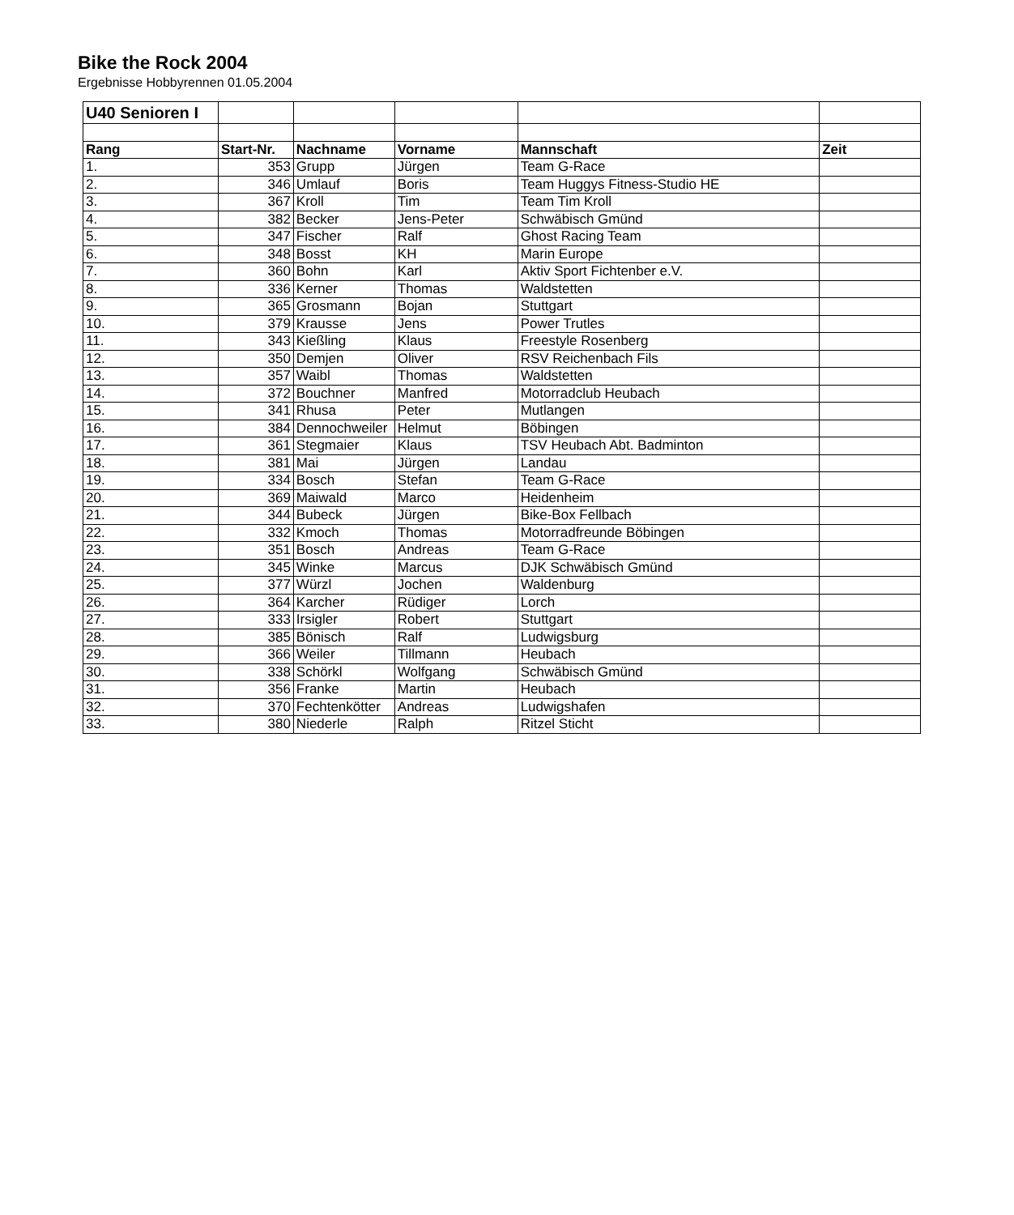Bike the Rock 2004
Ergebnisse Hobbyrennen 01.05.2004
| U40 Senioren I | | | | | |
| Rang | Start-Nr. | Nachname | Vorname | Mannschaft | Zeit |
| 1. | 353 | Grupp | Jürgen | Team G-Race | |
| 2. | 346 | Umlauf | Boris | Team Huggys Fitness-Studio HE | |
| 3. | 367 | Kroll | Tim | Team Tim Kroll | |
| 4. | 382 | Becker | Jens-Peter | Schwäbisch Gmünd | |
| 5. | 347 | Fischer | Ralf | Ghost Racing Team | |
| 6. | 348 | Bosst | KH | Marin Europe | |
| 7. | 360 | Bohn | Karl | Aktiv Sport Fichtenber e.V. | |
| 8. | 336 | Kerner | Thomas | Waldstetten | |
| 9. | 365 | Grosmann | Bojan | Stuttgart | |
| 10. | 379 | Krausse | Jens | Power Trutles | |
| 11. | 343 | Kießling | Klaus | Freestyle Rosenberg | |
| 12. | 350 | Demjen | Oliver | RSV Reichenbach Fils | |
| 13. | 357 | Waibl | Thomas | Waldstetten | |
| 14. | 372 | Bouchner | Manfred | Motorradclub Heubach | |
| 15. | 341 | Rhusa | Peter | Mutlangen | |
| 16. | 384 | Dennochweiler | Helmut | Böbingen | |
| 17. | 361 | Stegmaier | Klaus | TSV Heubach Abt. Badminton | |
| 18. | 381 | Mai | Jürgen | Landau | |
| 19. | 334 | Bosch | Stefan | Team G-Race | |
| 20. | 369 | Maiwald | Marco | Heidenheim | |
| 21. | 344 | Bubeck | Jürgen | Bike-Box Fellbach | |
| 22. | 332 | Kmoch | Thomas | Motorradfreunde Böbingen | |
| 23. | 351 | Bosch | Andreas | Team G-Race | |
| 24. | 345 | Winke | Marcus | DJK Schwäbisch Gmünd | |
| 25. | 377 | Würzl | Jochen | Waldenburg | |
| 26. | 364 | Karcher | Rüdiger | Lorch | |
| 27. | 333 | Irsigler | Robert | Stuttgart | |
| 28. | 385 | Bönisch | Ralf | Ludwigsburg | |
| 29. | 366 | Weiler | Tillmann | Heubach | |
| 30. | 338 | Schörkl | Wolfgang | Schwäbisch Gmünd | |
| 31. | 356 | Franke | Martin | Heubach | |
| 32. | 370 | Fechtenkötter | Andreas | Ludwigshafen | |
| 33. | 380 | Niederle | Ralph | Ritzel Sticht | |